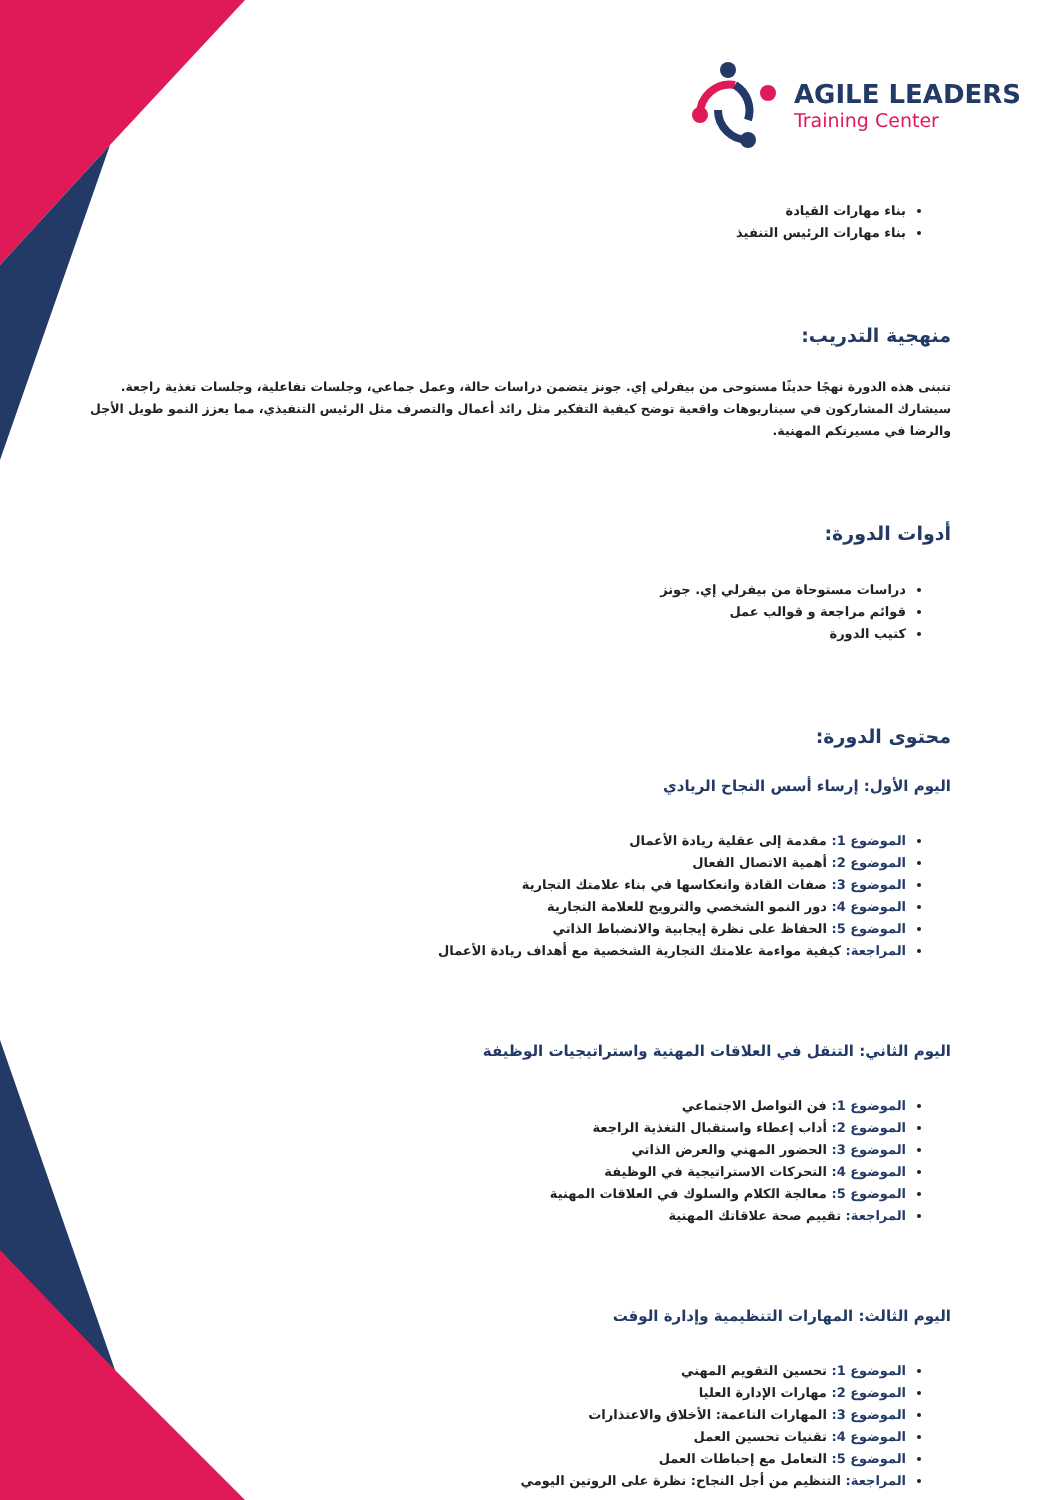AGILE LEADERS
Training Center
بناء مهارات القيادة
بناء مهارات الرئيس التنفيذ
منهجية التدريب:
تتبنى هذه الدورة نهجًا حديثًا مستوحى من بيفرلي إي. جونز يتضمن دراسات حالة، وعمل جماعي، وجلسات تفاعلية، وجلسات تغذية راجعة. سيشارك المشاركون في سيناريوهات واقعية توضح كيفية التفكير مثل رائد أعمال والتصرف مثل الرئيس التنفيذي، مما يعزز النمو طويل الأجل والرضا في مسيرتكم المهنية.
أدوات الدورة:
دراسات مستوحاة من بيفرلي إي. جونز
قوائم مراجعة و قوالب عمل
كتيب الدورة
محتوى الدورة:
اليوم الأول: إرساء أسس النجاح الريادي
الموضوع 1: مقدمة إلى عقلية ريادة الأعمال
الموضوع 2: أهمية الاتصال الفعال
الموضوع 3: صفات القادة وانعكاسها في بناء علامتك التجارية
الموضوع 4: دور النمو الشخصي والترويج للعلامة التجارية
الموضوع 5: الحفاظ على نظرة إيجابية والانضباط الذاتي
المراجعة: كيفية مواءمة علامتك التجارية الشخصية مع أهداف ريادة الأعمال
اليوم الثاني: التنقل في العلاقات المهنية واستراتيجيات الوظيفة
الموضوع 1: فن التواصل الاجتماعي
الموضوع 2: أداب إعطاء واستقبال التغذية الراجعة
الموضوع 3: الحضور المهني والعرض الذاتي
الموضوع 4: التحركات الاستراتيجية في الوظيفة
الموضوع 5: معالجة الكلام والسلوك في العلاقات المهنية
المراجعة: تقييم صحة علاقاتك المهنية
اليوم الثالث: المهارات التنظيمية وإدارة الوقت
الموضوع 1: تحسين التقويم المهني
الموضوع 2: مهارات الإدارة العليا
الموضوع 3: المهارات الناعمة: الأخلاق والاعتذارات
الموضوع 4: تقنيات تحسين العمل
الموضوع 5: التعامل مع إحباطات العمل
المراجعة: التنظيم من أجل النجاح: نظرة على الروتين اليومي